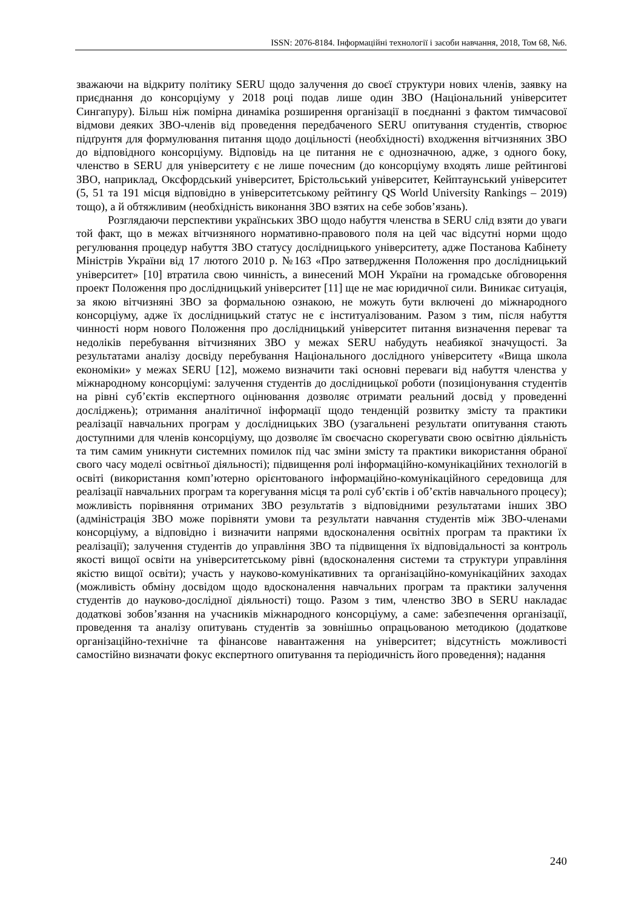ISSN: 2076-8184. Інформаційні технології і засоби навчання, 2018, Том 68, №6.
зважаючи на відкриту політику SERU щодо залучення до своєї структури нових членів, заявку на приєднання до консорціуму у 2018 році подав лише один ЗВО (Національний університет Сингапуру). Більш ніж помірна динаміка розширення організації в поєднанні з фактом тимчасової відмови деяких ЗВО-членів від проведення передбаченого SERU опитування студентів, створює підґрунтя для формулювання питання щодо доцільності (необхідності) входження вітчизняних ЗВО до відповідного консорціуму. Відповідь на це питання не є однозначною, адже, з одного боку, членство в SERU для університету є не лише почесним (до консорціуму входять лише рейтингові ЗВО, наприклад, Оксфордський університет, Брістольський університет, Кейптаунський університет (5, 51 та 191 місця відповідно в університетському рейтингу QS World University Rankings – 2019) тощо), а й обтяжливим (необхідність виконання ЗВО взятих на себе зобов’язань).
Розглядаючи перспективи українських ЗВО щодо набуття членства в SERU слід взяти до уваги той факт, що в межах вітчизняного нормативно-правового поля на цей час відсутні норми щодо регулювання процедур набуття ЗВО статусу дослідницького університету, адже Постанова Кабінету Міністрів України від 17 лютого 2010 р. №163 «Про затвердження Положення про дослідницький університет» [10] втратила свою чинність, а винесений МОН України на громадське обговорення проект Положення про дослідницький університет [11] ще не має юридичної сили. Виникає ситуація, за якою вітчизняні ЗВО за формальною ознакою, не можуть бути включені до міжнародного консорціуму, адже їх дослідницький статус не є інституалізованим. Разом з тим, після набуття чинності норм нового Положення про дослідницький університет питання визначення переваг та недоліків перебування вітчизняних ЗВО у межах SERU набудуть неабиякої значущості. За результатами аналізу досвіду перебування Національного дослідного університету «Вища школа економіки» у межах SERU [12], можемо визначити такі основні переваги від набуття членства у міжнародному консорціумі: залучення студентів до дослідницької роботи (позиціонування студентів на рівні суб’єктів експертного оцінювання дозволяє отримати реальний досвід у проведенні досліджень); отримання аналітичної інформації щодо тенденцій розвитку змісту та практики реалізації навчальних програм у дослідницьких ЗВО (узагальнені результати опитування стають доступними для членів консорціуму, що дозволяє їм своєчасно скорегувати свою освітню діяльність та тим самим уникнути системних помилок під час зміни змісту та практики використання обраної свого часу моделі освітньої діяльності); підвищення ролі інформаційно-комунікаційних технологій в освіті (використання комп’ютерно орієнтованого інформаційно-комунікаційного середовища для реалізації навчальних програм та корегування місця та ролі суб’єктів і об’єктів навчального процесу); можливість порівняння отриманих ЗВО результатів з відповідними результатами інших ЗВО (адміністрація ЗВО може порівняти умови та результати навчання студентів між ЗВО-членами консорціуму, а відповідно і визначити напрями вдосконалення освітніх програм та практики їх реалізації); залучення студентів до управління ЗВО та підвищення їх відповідальності за контроль якості вищої освіти на університетському рівні (вдосконалення системи та структури управління якістю вищої освіти); участь у науково-комунікативних та організаційно-комунікаційних заходах (можливість обміну досвідом щодо вдосконалення навчальних програм та практики залучення студентів до науково-дослідної діяльності) тощо. Разом з тим, членство ЗВО в SERU накладає додаткові зобов’язання на учасників міжнародного консорціуму, а саме: забезпечення організації, проведення та аналізу опитувань студентів за зовнішньо опрацьованою методикою (додаткове організаційно-технічне та фінансове навантаження на університет; відсутність можливості самостійно визначати фокус експертного опитування та періодичність його проведення); надання
240